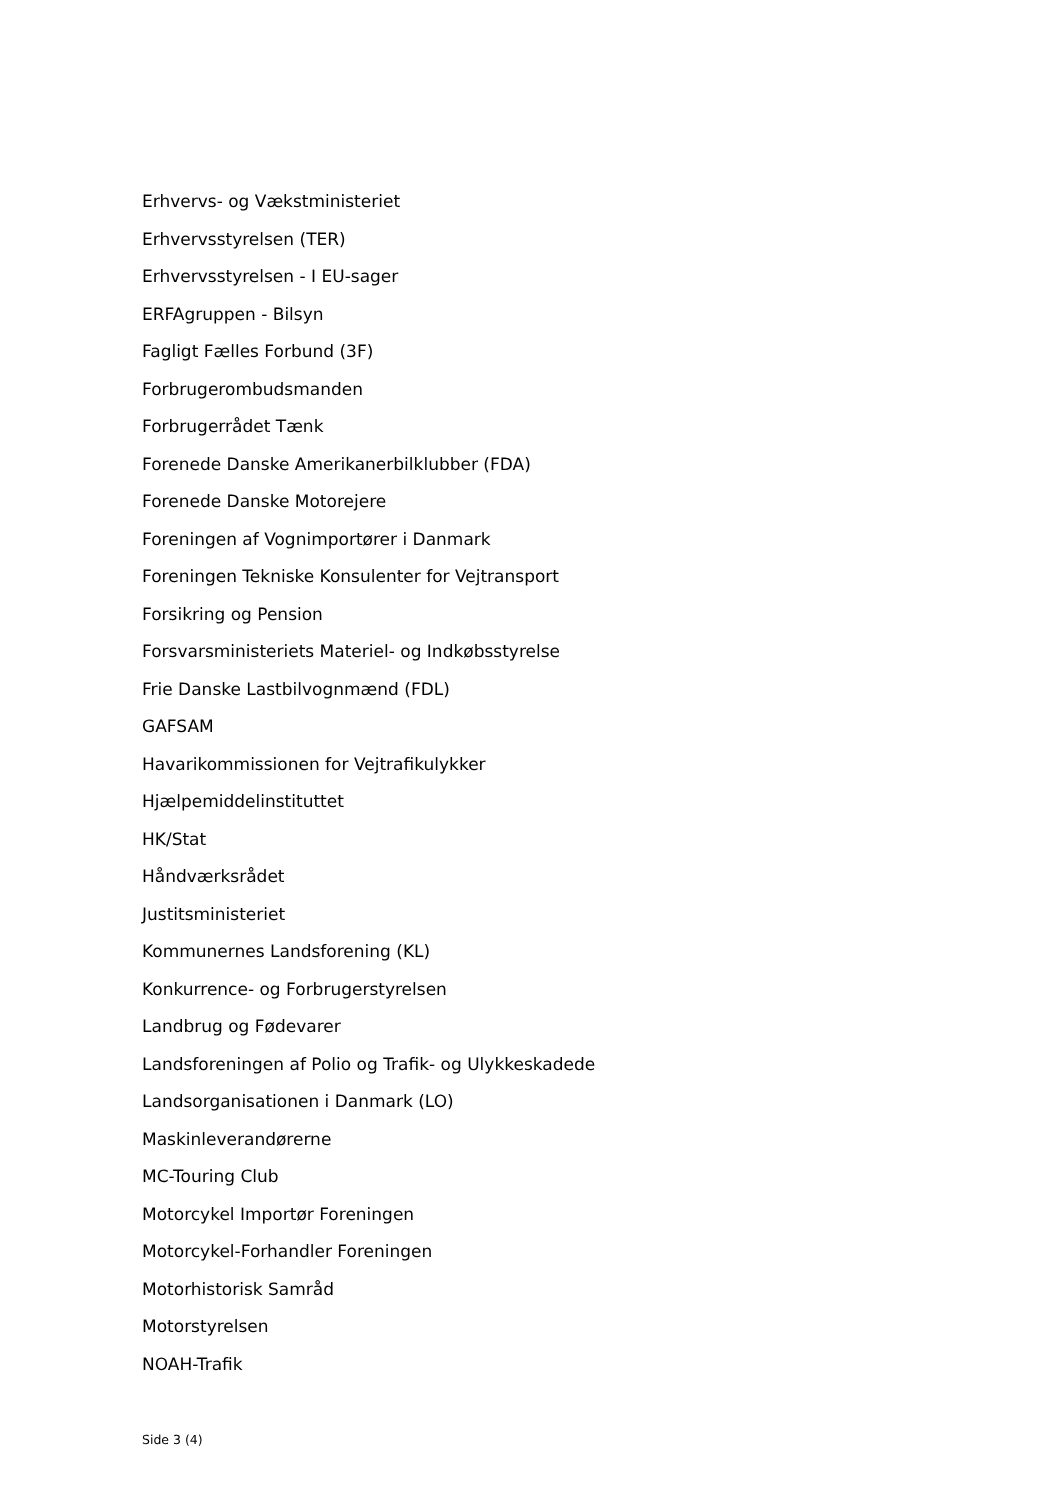Erhvervs- og Vækstministeriet
Erhvervsstyrelsen (TER)
Erhvervsstyrelsen - I EU-sager
ERFAgruppen - Bilsyn
Fagligt Fælles Forbund (3F)
Forbrugerombudsmanden
Forbrugerrådet Tænk
Forenede Danske Amerikanerbilklubber (FDA)
Forenede Danske Motorejere
Foreningen af Vognimportører i Danmark
Foreningen Tekniske Konsulenter for Vejtransport
Forsikring og Pension
Forsvarsministeriets Materiel- og Indkøbsstyrelse
Frie Danske Lastbilvognmænd (FDL)
GAFSAM
Havarikommissionen for Vejtrafikulykker
Hjælpemiddelinstituttet
HK/Stat
Håndværksrådet
Justitsministeriet
Kommunernes Landsforening (KL)
Konkurrence- og Forbrugerstyrelsen
Landbrug og Fødevarer
Landsforeningen af Polio og Trafik- og Ulykkeskadede
Landsorganisationen i Danmark (LO)
Maskinleverandørerne
MC-Touring Club
Motorcykel Importør Foreningen
Motorcykel-Forhandler Foreningen
Motorhistorisk Samråd
Motorstyrelsen
NOAH-Trafik
Side 3 (4)